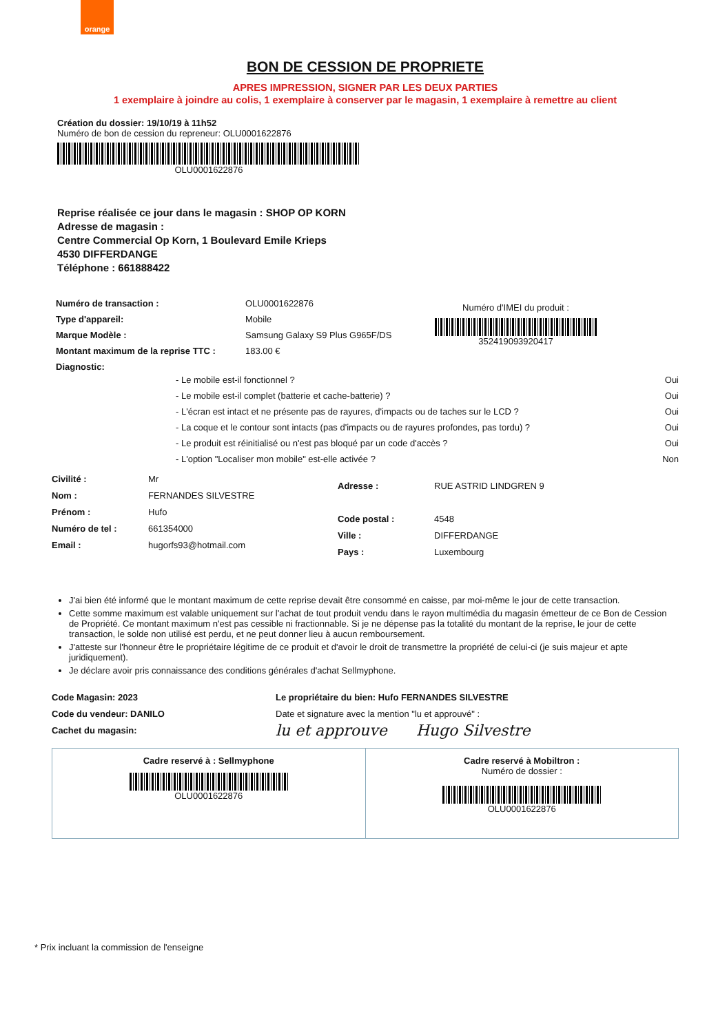orange
BON DE CESSION DE PROPRIETE
APRES IMPRESSION, SIGNER PAR LES DEUX PARTIES
1 exemplaire à joindre au colis, 1 exemplaire à conserver par le magasin, 1 exemplaire à remettre au client
Création du dossier: 19/10/19 à 11h52
Numéro de bon de cession du repreneur: OLU0001622876
OLU0001622876
Reprise réalisée ce jour dans le magasin : SHOP OP KORN
Adresse de magasin :
Centre Commercial Op Korn, 1 Boulevard Emile Krieps
4530 DIFFERDANGE
Téléphone : 661888422
Numéro de transaction : OLU0001622876
Type d'appareil: Mobile
Marque Modèle : Samsung Galaxy S9 Plus G965F/DS
Montant maximum de la reprise TTC : 183.00 €
Diagnostic:
Numéro d'IMEI du produit :
352419093920417
- Le mobile est-il fonctionnel ? Oui
- Le mobile est-il complet (batterie et cache-batterie) ? Oui
- L'écran est intact et ne présente pas de rayures, d'impacts ou de taches sur le LCD ? Oui
- La coque et le contour sont intacts (pas d'impacts ou de rayures profondes, pas tordu) ? Oui
- Le produit est réinitialisé ou n'est pas bloqué par un code d'accès ? Oui
- L'option "Localiser mon mobile" est-elle activée ? Non
Civilité : Mr
Nom : FERNANDES SILVESTRE
Prénom : Hufo
Numéro de tel : 661354000
Email : hugorfs93@hotmail.com
Adresse : RUE ASTRID LINDGREN 9
Code postal : 4548
Ville : DIFFERDANGE
Pays : Luxembourg
J'ai bien été informé que le montant maximum de cette reprise devait être consommé en caisse, par moi-même le jour de cette transaction.
Cette somme maximum est valable uniquement sur l'achat de tout produit vendu dans le rayon multimédia du magasin émetteur de ce Bon de Cession de Propriété. Ce montant maximum n'est pas cessible ni fractionnable. Si je ne dépense pas la totalité du montant de la reprise, le jour de cette transaction, le solde non utilisé est perdu, et ne peut donner lieu à aucun remboursement.
J'atteste sur l'honneur être le propriétaire légitime de ce produit et d'avoir le droit de transmettre la propriété de celui-ci (je suis majeur et apte juridiquement).
Je déclare avoir pris connaissance des conditions générales d'achat Sellmyphone.
Code Magasin: 2023
Code du vendeur: DANILO
Cachet du magasin:
Le propriétaire du bien: Hufo FERNANDES SILVESTRE
Date et signature avec la mention "lu et approuvé" :
lu et approuve Hugo Silvestre
Cadre reservé à : Sellmyphone
OLU0001622876
Cadre reservé à Mobiltron :
Numéro de dossier :
OLU0001622876
* Prix incluant la commission de l'enseigne